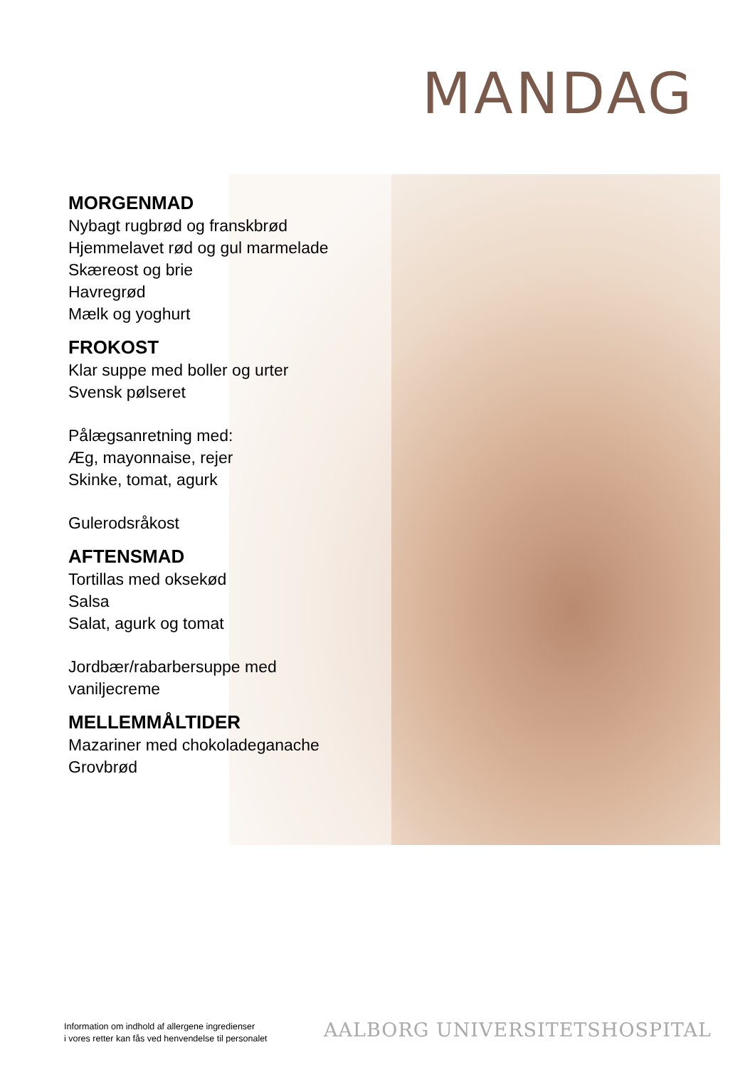MANDAG
MORGENMAD
Nybagt rugbrød og franskbrød
Hjemmelavet rød og gul marmelade
Skæreost og brie
Havregrød
Mælk og yoghurt
FROKOST
Klar suppe med boller og urter
Svensk pølseret
Pålægsanretning med:
Æg, mayonnaise, rejer
Skinke, tomat, agurk
Gulerodsråkost
AFTENSMAD
Tortillas med oksekød
Salsa
Salat, agurk og tomat
Jordbær/rabarbersuppe med
vaniljecreme
MELLEMMÅLTIDER
Mazariner med chokoladeganache
Grovbrød
Information om indhold af allergene ingredienser
i vores retter kan fås ved henvendelse til personalet
AALBORG UNIVERSITETSHOSPITAL